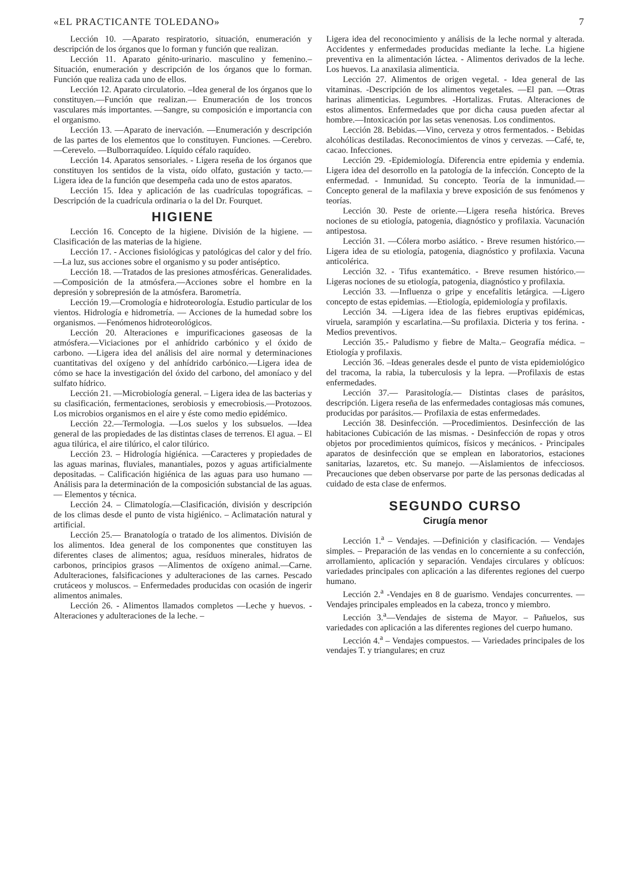«EL PRACTICANTE TOLEDANO» 7
Lección 10. —Aparato respiratorio, situación, enumeración y descripción de los órganos que lo forman y función que realizan.
Lección 11. Aparato génito-urinario. masculino y femenino.– Situación, enumeración y descripción de los órganos que lo forman. Función que realiza cada uno de ellos.
Lección 12. Aparato circulatorio. –Idea general de los órganos que lo constituyen.—Función que realizan.— Enumeración de los troncos vasculares más importantes. —Sangre, su composición e importancia con el organismo.
Lección 13. —Aparato de inervación. —Enumeración y descripción de las partes de los elementos que lo constituyen. Funciones. —Cerebro. —Cerevelo. —Bulborraquídeo. Líquido céfalo raquídeo.
Lección 14. Aparatos sensoriales. - Ligera reseña de los órganos que constituyen los sentidos de la vista, oído olfato, gustación y tacto.—Ligera idea de la función que desempeña cada uno de estos aparatos.
Lección 15. Idea y aplicación de las cuadrículas topográficas. – Descripción de la cuadrícula ordinaria o la del Dr. Fourquet.
HIGIENE
Lección 16. Concepto de la higiene. División de la higiene. —Clasificación de las materias de la higiene.
Lección 17. - Acciones fisiológicas y patológicas del calor y del frío. —La luz, sus acciones sobre el organismo y su poder antiséptico.
Lección 18. —Tratados de las presiones atmosféricas. Generalidades. —Composición de la atmósfera.—Acciones sobre el hombre en la depresión y sobrepresión de la atmósfera. Barometría.
Lección 19.—Cromología e hidroteorología. Estudio particular de los vientos. Hidrología e hidrometría. — Acciones de la humedad sobre los organismos. —Fenómenos hidroteorológicos.
Lección 20. Alteraciones e impurificaciones gaseosas de la atmósfera.—Viciaciones por el anhídrido carbónico y el óxido de carbono. —Ligera idea del análisis del aire normal y determinaciones cuantitativas del oxígeno y del anhídrido carbónico.—Ligera idea de cómo se hace la investigación del óxido del carbono, del amoníaco y del sulfato hídrico.
Lección 21. —Microbiología general. – Ligera idea de las bacterias y su clasificación, fermentaciones, serobiosis y emecrobiosis.—Protozoos. Los microbios organismos en el aire y éste como medio epidémico.
Lección 22.—Termologia. —Los suelos y los subsuelos. —Idea general de las propiedades de las distintas clases de terrenos. El agua. – El agua tilúrica, el aire tilúrico, el calor tilúrico.
Lección 23. – Hidrología higiénica. —Caracteres y propiedades de las aguas marinas, fluviales, manantiales, pozos y aguas artificialmente depositadas. – Calificación higiénica de las aguas para uso humano —Análisis para la determinación de la composición substancial de las aguas.— Elementos y técnica.
Lección 24. – Climatología.—Clasificación, división y descripción de los climas desde el punto de vista higiénico. – Aclimatación natural y artificial.
Lección 25.— Branatología o tratado de los alimentos. División de los alimentos. Idea general de los componentes que constituyen las diferentes clases de alimentos; agua, resíduos minerales, hidratos de carbonos, principios grasos —Alimentos de oxígeno animal.—Carne. Adulteraciones, falsificaciones y adulteraciones de las carnes. Pescado crutáceos y moluscos. – Enfermedades producidas con ocasión de ingerir alimentos animales.
Lección 26. - Alimentos llamados completos —Leche y huevos. - Alteraciones y adulteraciones de la leche. –
Ligera idea del reconocimiento y análisis de la leche normal y alterada. Accidentes y enfermedades producidas mediante la leche. La higiene preventiva en la alimentación láctea. - Alimentos derivados de la leche. Los huevos. La anaxilasia alimenticia.
Lección 27. Alimentos de origen vegetal. - Idea general de las vitaminas. -Descripción de los alimentos vegetales. —El pan. —Otras harinas alimenticias. Legumbres. -Hortalizas. Frutas. Alteraciones de estos alimentos. Enfermedades que por dicha causa pueden afectar al hombre.—Intoxicación por las setas venenosas. Los condimentos.
Lección 28. Bebidas.—Vino, cerveza y otros fermentados. - Bebidas alcohólicas destiladas. Reconocimientos de vinos y cervezas. —Café, te, cacao. Infecciones.
Lección 29. -Epidemiología. Diferencia entre epidemia y endemia. Ligera idea del desorrollo en la patología de la infección. Concepto de la enfermedad. - Inmunidad. Su concepto. Teoría de la inmunidad.— Concepto general de la mafilaxia y breve exposición de sus fenómenos y teorías.
Lección 30. Peste de oriente.—Ligera reseña histórica. Breves nociones de su etiología, patogenia, diagnóstico y profilaxia. Vacunación antipestosa.
Lección 31. —Cólera morbo asiático. - Breve resumen histórico.—Ligera idea de su etiología, patogenia, diagnóstico y profilaxia. Vacuna anticolérica.
Lección 32. - Tifus exantemático. - Breve resumen histórico.—Ligeras nociones de su etiología, patogenia, diagnóstico y profilaxia.
Lección 33. —Influenza o gripe y encefalitis letárgica. —Ligero concepto de estas epidemias. —Etiología, epidemiología y profilaxis.
Lección 34. —Ligera idea de las fiebres eruptivas epidémicas, viruela, sarampión y escarlatina.—Su profilaxia. Dicteria y tos ferina. -Medios preventivos.
Lección 35.- Paludismo y fiebre de Malta.– Geografía médica. – Etiología y profilaxis.
Lección 36. –Ideas generales desde el punto de vista epidemiológico del tracoma, la rabia, la tuberculosis y la lepra. —Profilaxis de estas enfermedades.
Lección 37.— Parasitología.— Distintas clases de parásitos, descripción. Ligera reseña de las enfermedades contagiosas más comunes, producidas por parásitos.— Profilaxia de estas enfermedades.
Lección 38. Desinfección. —Procedimientos. Desinfección de las habitaciones Cubicación de las mismas. - Desinfección de ropas y otros objetos por procedimientos químicos, físicos y mecánicos. - Principales aparatos de desinfección que se emplean en laboratorios, estaciones sanitarias, lazaretos, etc. Su manejo. —Aislamientos de infecciosos. Precauciones que deben observarse por parte de las personas dedicadas al cuidado de esta clase de enfermos.
SEGUNDO CURSO
Cirugía menor
Lección 1.<sup>a</sup> – Vendajes. —Definición y clasificación. — Vendajes simples. – Preparación de las vendas en lo concerniente a su confección, arrollamiento, aplicación y separación. Vendajes circulares y oblícuos: variedades principales con aplicación a las diferentes regiones del cuerpo humano.
Lección 2.<sup>a</sup> -Vendajes en 8 de guarismo. Vendajes concurrentes. —Vendajes principales empleados en la cabeza, tronco y miembro.
Lección 3.<sup>a</sup>—Vendajes de sistema de Mayor. – Pañuelos, sus variedades con aplicación a las diferentes regiones del cuerpo humano.
Lección 4.<sup>a</sup> – Vendajes compuestos. — Variedades principales de los vendajes T. y triangulares; en cruz